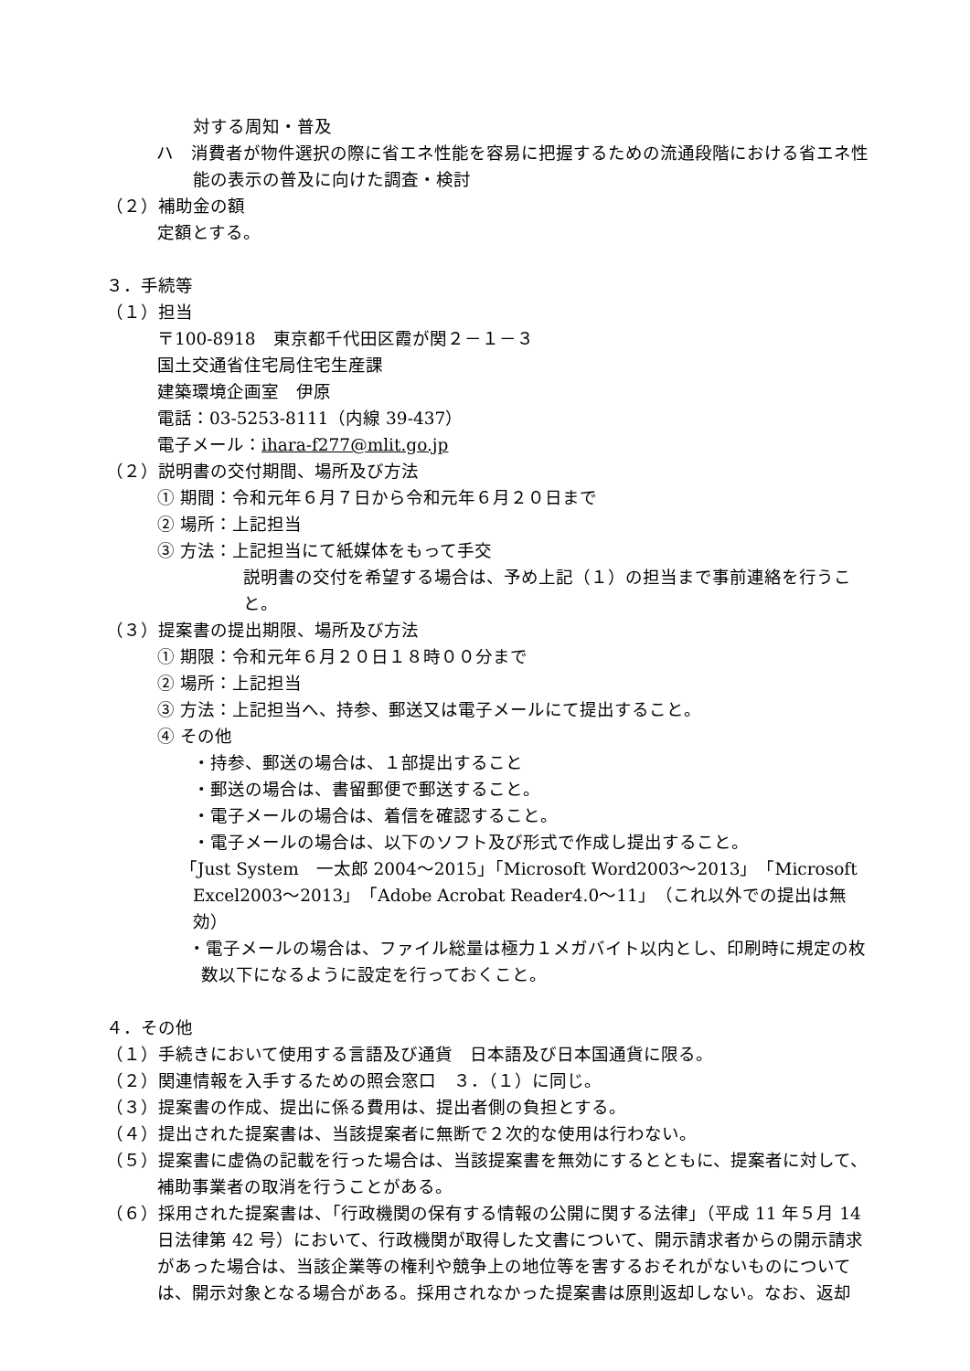対する周知・普及
ハ　消費者が物件選択の際に省エネ性能を容易に把握するための流通段階における省エネ性能の表示の普及に向けた調査・検討
（２）補助金の額
定額とする。
３．手続等
（１）担当
〒100-8918　東京都千代田区霞が関２－１－３
国土交通省住宅局住宅生産課
建築環境企画室　伊原
電話：03-5253-8111（内線 39-437）
電子メール：ihara-f277@mlit.go.jp
（２）説明書の交付期間、場所及び方法
① 期間：令和元年６月７日から令和元年６月２０日まで
② 場所：上記担当
③ 方法：上記担当にて紙媒体をもって手交
説明書の交付を希望する場合は、予め上記（１）の担当まで事前連絡を行うこと。
（３）提案書の提出期限、場所及び方法
① 期限：令和元年６月２０日１８時００分まで
② 場所：上記担当
③ 方法：上記担当へ、持参、郵送又は電子メールにて提出すること。
④ その他
・持参、郵送の場合は、１部提出すること
・郵送の場合は、書留郵便で郵送すること。
・電子メールの場合は、着信を確認すること。
・電子メールの場合は、以下のソフト及び形式で作成し提出すること。
「Just System　一太郎 2004～2015」「Microsoft Word2003～2013」「Microsoft Excel2003～2013」「Adobe Acrobat Reader4.0～11」（これ以外での提出は無効）
・電子メールの場合は、ファイル総量は極力１メガバイト以内とし、印刷時に規定の枚数以下になるように設定を行っておくこと。
４．その他
（１）手続きにおいて使用する言語及び通貨　日本語及び日本国通貨に限る。
（２）関連情報を入手するための照会窓口　３．（１）に同じ。
（３）提案書の作成、提出に係る費用は、提出者側の負担とする。
（４）提出された提案書は、当該提案者に無断で２次的な使用は行わない。
（５）提案書に虚偽の記載を行った場合は、当該提案書を無効にするとともに、提案者に対して、補助事業者の取消を行うことがある。
（６）採用された提案書は、「行政機関の保有する情報の公開に関する法律」（平成 11 年５月 14 日法律第 42 号）において、行政機関が取得した文書について、開示請求者からの開示請求があった場合は、当該企業等の権利や競争上の地位等を害するおそれがないものについては、開示対象となる場合がある。採用されなかった提案書は原則返却しない。なお、返却